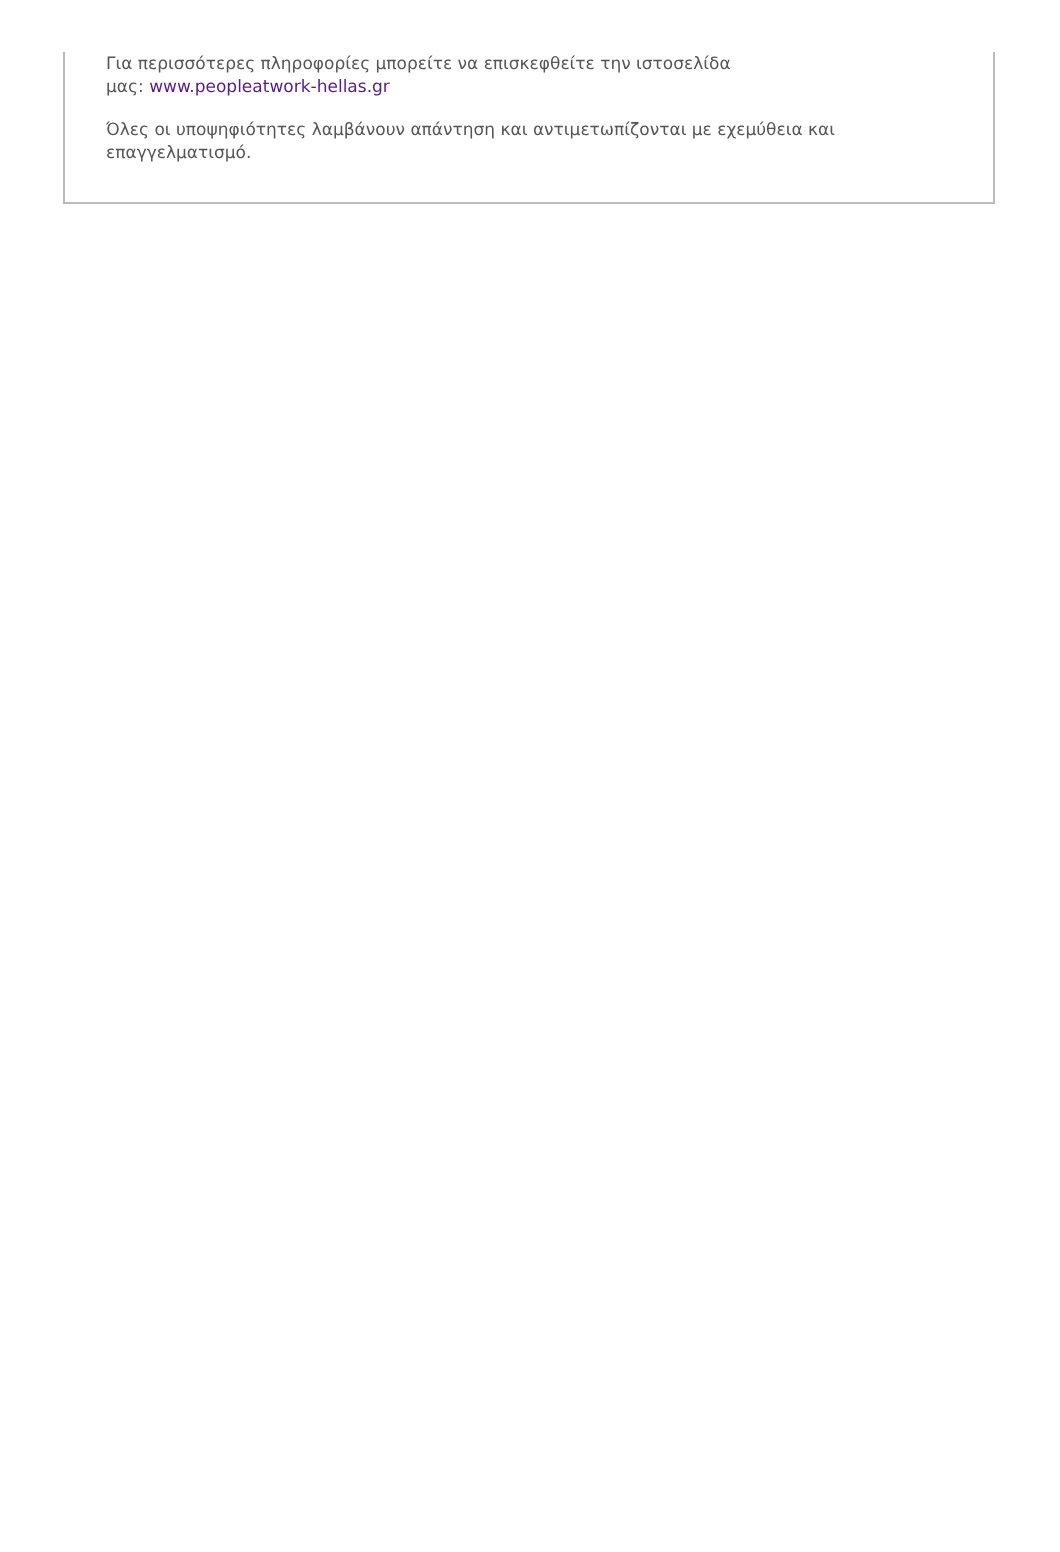Για περισσότερες πληροφορίες μπορείτε να επισκεφθείτε την ιστοσελίδα
μας: www.peopleatwork-hellas.gr
Όλες οι υποψηφιότητες λαμβάνουν απάντηση και αντιμετωπίζονται με εχεμύθεια και επαγγελματισμό.